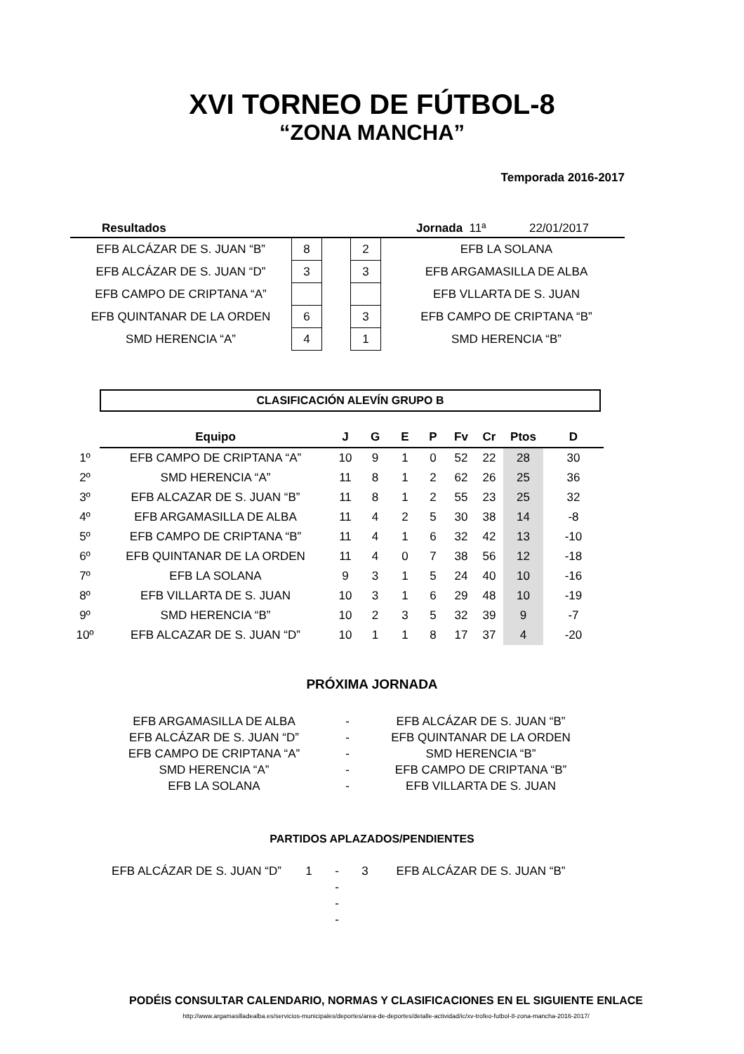XVI TORNEO DE FÚTBOL-8
“ZONA MANCHA”
Temporada 2016-2017
| Resultados | | | | | Jornada 11ª 22/01/2017 |
| EFB ALCÁZAR DE S. JUAN “B” | 8 | | 2 | | EFB LA SOLANA |
| EFB ALCÁZAR DE S. JUAN “D” | 3 | | 3 | | EFB ARGAMASILLA DE ALBA |
| EFB CAMPO DE CRIPTANA “A” | | | | | EFB VLLARTA DE S. JUAN |
| EFB QUINTANAR DE LA ORDEN | 6 | | 3 | | EFB CAMPO DE CRIPTANA “B” |
| SMD HERENCIA “A” | 4 | | 1 | | SMD HERENCIA “B” |
CLASIFICACIÓN ALEVÍN GRUPO B
| | Equipo | J | G | E | P | Fv | Cr | Ptos | D |
| --- | --- | --- | --- | --- | --- | --- | --- | --- | --- |
| 1º | EFB CAMPO DE CRIPTANA “A” | 10 | 9 | 1 | 0 | 52 | 22 | 28 | 30 |
| 2º | SMD HERENCIA “A” | 11 | 8 | 1 | 2 | 62 | 26 | 25 | 36 |
| 3º | EFB ALCAZAR DE S. JUAN “B” | 11 | 8 | 1 | 2 | 55 | 23 | 25 | 32 |
| 4º | EFB ARGAMASILLA DE ALBA | 11 | 4 | 2 | 5 | 30 | 38 | 14 | -8 |
| 5º | EFB CAMPO DE CRIPTANA “B” | 11 | 4 | 1 | 6 | 32 | 42 | 13 | -10 |
| 6º | EFB QUINTANAR DE LA ORDEN | 11 | 4 | 0 | 7 | 38 | 56 | 12 | -18 |
| 7º | EFB LA SOLANA | 9 | 3 | 1 | 5 | 24 | 40 | 10 | -16 |
| 8º | EFB VILLARTA DE S. JUAN | 10 | 3 | 1 | 6 | 29 | 48 | 10 | -19 |
| 9º | SMD HERENCIA “B” | 10 | 2 | 3 | 5 | 32 | 39 | 9 | -7 |
| 10º | EFB ALCAZAR DE S. JUAN “D” | 10 | 1 | 1 | 8 | 17 | 37 | 4 | -20 |
PRÓXIMA JORNADA
| EFB ARGAMASILLA DE ALBA | - | EFB ALCÁZAR DE S. JUAN “B” |
| EFB ALCÁZAR DE S. JUAN “D” | - | EFB QUINTANAR DE LA ORDEN |
| EFB CAMPO DE CRIPTANA “A” | - | SMD HERENCIA “B” |
| SMD HERENCIA “A” | - | EFB CAMPO DE CRIPTANA “B” |
| EFB LA SOLANA | - | EFB VILLARTA DE S. JUAN |
PARTIDOS APLAZADOS/PENDIENTES
| EFB ALCÁZAR DE S. JUAN “D” | 1 | - | 3 | EFB ALCÁZAR DE S. JUAN “B” |
| | | - | | |
| | | - | | |
| | | - | | |
PODÉIS CONSULTAR CALENDARIO, NORMAS Y CLASIFICACIONES EN EL SIGUIENTE ENLACE
http://www.argamasilladealba.es/servicios-municipales/deportes/area-de-deportes/detalle-actividad/ic/xv-trofeo-futbol-8-zona-mancha-2016-2017/